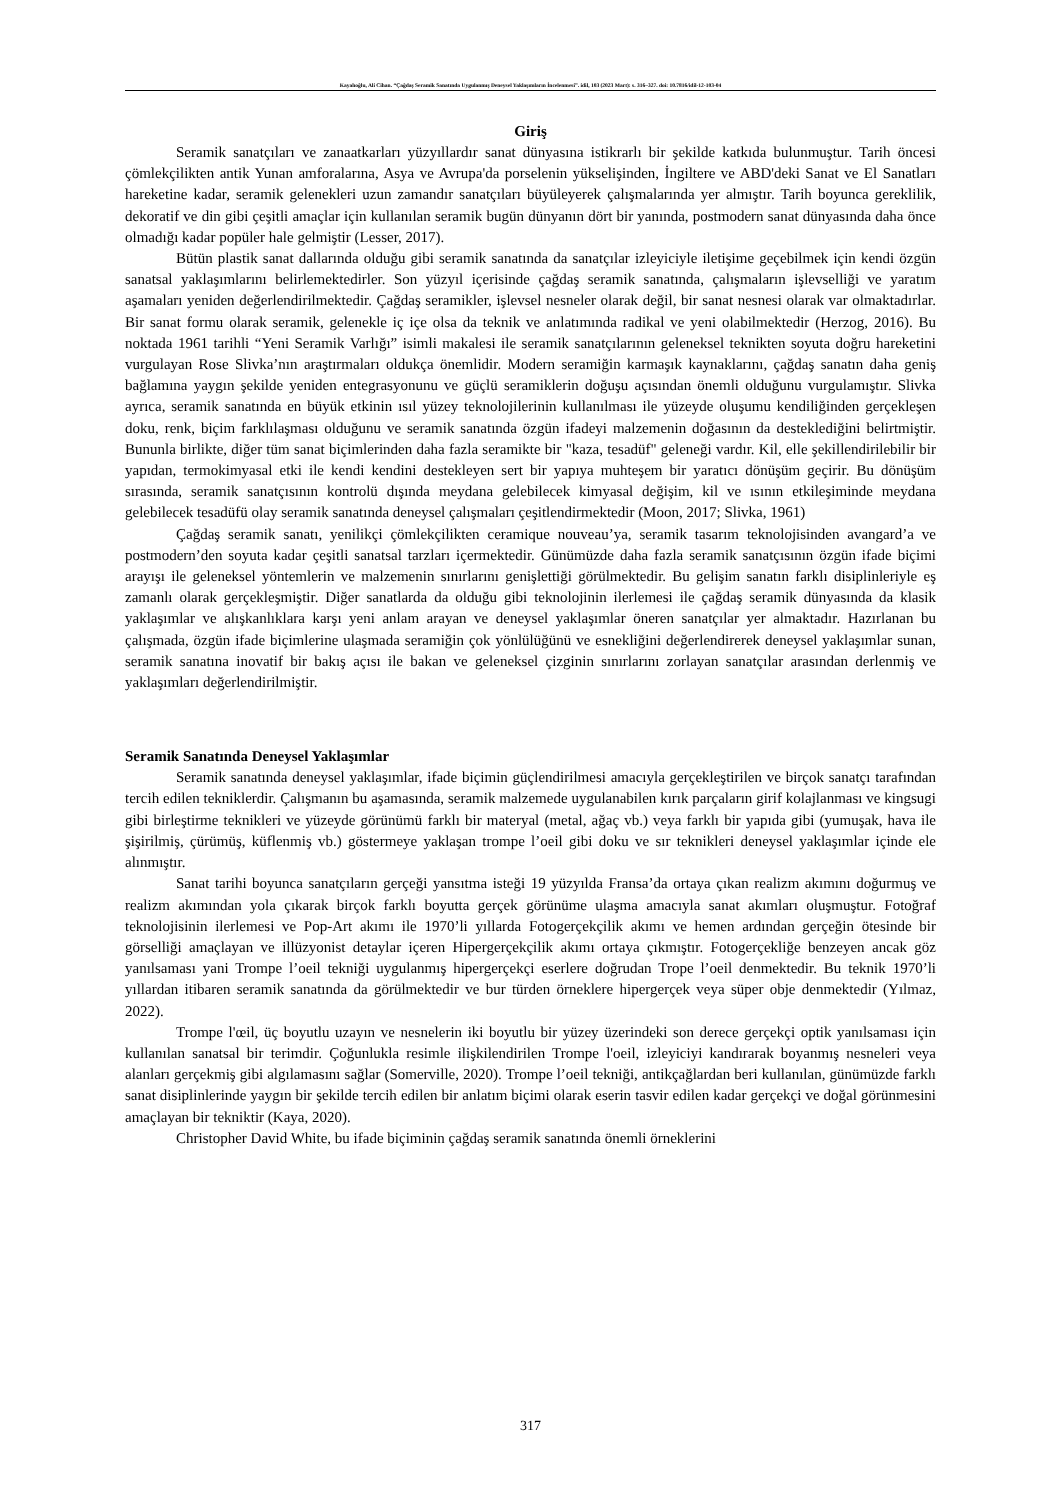Kayalıoğlu, Ali Cihan. “Çağdaş Seramik Sanatında Uygulanmış Deneysel Yaklaşımların İncelenmesi”. idil, 103 (2023 Mart): s. 316–327. doi: 10.7816/idil-12-103-04
Giriş
Seramik sanatçıları ve zanaatkarları yüzyıllardır sanat dünyasına istikrarlı bir şekilde katkıda bulunmuştur. Tarih öncesi çömlekçilikten antik Yunan amforalarına, Asya ve Avrupa'da porselenin yükselişinden, İngiltere ve ABD'deki Sanat ve El Sanatları hareketine kadar, seramik gelenekleri uzun zamandır sanatçıları büyüleyerek çalışmalarında yer almıştır. Tarih boyunca gereklilik, dekoratif ve din gibi çeşitli amaçlar için kullanılan seramik bugün dünyanın dört bir yanında, postmodern sanat dünyasında daha önce olmadığı kadar popüler hale gelmiştir (Lesser, 2017).
Bütün plastik sanat dallarında olduğu gibi seramik sanatında da sanatçılar izleyiciyle iletişime geçebilmek için kendi özgün sanatsal yaklaşımlarını belirlemektedirler. Son yüzyıl içerisinde çağdaş seramik sanatında, çalışmaların işlevselliği ve yaratım aşamaları yeniden değerlendirilmektedir. Çağdaş seramikler, işlevsel nesneler olarak değil, bir sanat nesnesi olarak var olmaktadırlar. Bir sanat formu olarak seramik, gelenekle iç içe olsa da teknik ve anlatımında radikal ve yeni olabilmektedir (Herzog, 2016). Bu noktada 1961 tarihli “Yeni Seramik Varlığı” isimli makalesi ile seramik sanatçılarının geleneksel teknikten soyuta doğru hareketini vurgulayan Rose Slivka’nın araştırmaları oldukça önemlidir. Modern seramiğin karmaşık kaynaklarını, çağdaş sanatın daha geniş bağlamına yaygın şekilde yeniden entegrasyonunu ve güçlü seramiklerin doğuşu açısından önemli olduğunu vurgulamıştır. Slivka ayrıca, seramik sanatında en büyük etkinin ısıl yüzey teknolojilerinin kullanılması ile yüzeyde oluşumu kendiliğinden gerçekleşen doku, renk, biçim farklılaşması olduğunu ve seramik sanatında özgün ifadeyi malzemenin doğasının da desteklediğini belirtmiştir. Bununla birlikte, diğer tüm sanat biçimlerinden daha fazla seramikte bir "kaza, tesadüf" geleneği vardır. Kil, elle şekillendirilebilir bir yapıdan, termokimyasal etki ile kendi kendini destekleyen sert bir yapıya muhteşem bir yaratıcı dönüşüm geçirir. Bu dönüşüm sırasında, seramik sanatçısının kontrolü dışında meydana gelebilecek kimyasal değişim, kil ve ısının etkileşiminde meydana gelebilecek tesadüfü olay seramik sanatında deneysel çalışmaları çeşitlendirmektedir (Moon, 2017; Slivka, 1961)
Çağdaş seramik sanatı, yenilikçi çömlekçilikten ceramique nouveau’ya, seramik tasarım teknolojisinden avangard’a ve postmodern’den soyuta kadar çeşitli sanatsal tarzları içermektedir. Günümüzde daha fazla seramik sanatçısının özgün ifade biçimi arayışı ile geleneksel yöntemlerin ve malzemenin sınırlarını genişlettiği görülmektedir. Bu gelişim sanatın farklı disiplinleriyle eş zamanlı olarak gerçekleşmiştir. Diğer sanatlarda da olduğu gibi teknolojinin ilerlemesi ile çağdaş seramik dünyasında da klasik yaklaşımlar ve alışkanlıklara karşı yeni anlam arayan ve deneysel yaklaşımlar öneren sanatçılar yer almaktadır. Hazırlanan bu çalışmada, özgün ifade biçimlerine ulaşmada seramiğin çok yönlülüğünü ve esnekliğini değerlendirerek deneysel yaklaşımlar sunan, seramik sanatına inovatif bir bakış açısı ile bakan ve geleneksel çizginin sınırlarını zorlayan sanatçılar arasından derlenmiş ve yaklaşımları değerlendirilmiştir.
Seramik Sanatında Deneysel Yaklaşımlar
Seramik sanatında deneysel yaklaşımlar, ifade biçimin güçlendirilmesi amacıyla gerçekleştirilen ve birçok sanatçı tarafından tercih edilen tekniklerdir. Çalışmanın bu aşamasında, seramik malzemede uygulanabilen kırık parçaların girif kolajlanması ve kingsugi gibi birleştirme teknikleri ve yüzeyde görünümü farklı bir materyal (metal, ağaç vb.) veya farklı bir yapıda gibi (yumuşak, hava ile şişirilmiş, çürümüş, küflenmiş vb.) göstermeye yaklaşan trompe l’oeil gibi doku ve sır teknikleri deneysel yaklaşımlar içinde ele alınmıştır.
Sanat tarihi boyunca sanatçıların gerçeği yansıtma isteği 19 yüzyılda Fransa’da ortaya çıkan realizm akımını doğurmuş ve realizm akımından yola çıkarak birçok farklı boyutta gerçek görünüme ulaşma amacıyla sanat akımları oluşmuştur. Fotoğraf teknolojisinin ilerlemesi ve Pop-Art akımı ile 1970’li yıllarda Fotogerçekçilik akımı ve hemen ardından gerçeğin ötesinde bir görselliği amaçlayan ve illüzyonist detaylar içeren Hipergerçekçilik akımı ortaya çıkmıştır. Fotogerçekliğe benzeyen ancak göz yanılsaması yani Trompe l’oeil tekniği uygulanmış hipergerçekçi eserlere doğrudan Trope l’oeil denmektedir. Bu teknik 1970’li yıllardan itibaren seramik sanatında da görülmektedir ve bur türden örneklere hipergerçek veya süper obje denmektedir (Yılmaz, 2022).
Trompe l'œil, üç boyutlu uzayın ve nesnelerin iki boyutlu bir yüzey üzerindeki son derece gerçekçi optik yanılsaması için kullanılan sanatsal bir terimdir. Çoğunlukla resimle ilişkilendirilen Trompe l'oeil, izleyiciyi kandırarak boyanmış nesneleri veya alanları gerçekmiş gibi algılamasını sağlar (Somerville, 2020). Trompe l’oeil tekniği, antikçağlardan beri kullanılan, günümüzde farklı sanat disiplinlerinde yaygın bir şekilde tercih edilen bir anlatım biçimi olarak eserin tasvir edilen kadar gerçekçi ve doğal görünmesini amaçlayan bir tekniktir (Kaya, 2020).
Christopher David White, bu ifade biçiminin çağdaş seramik sanatında önemli örneklerini
317